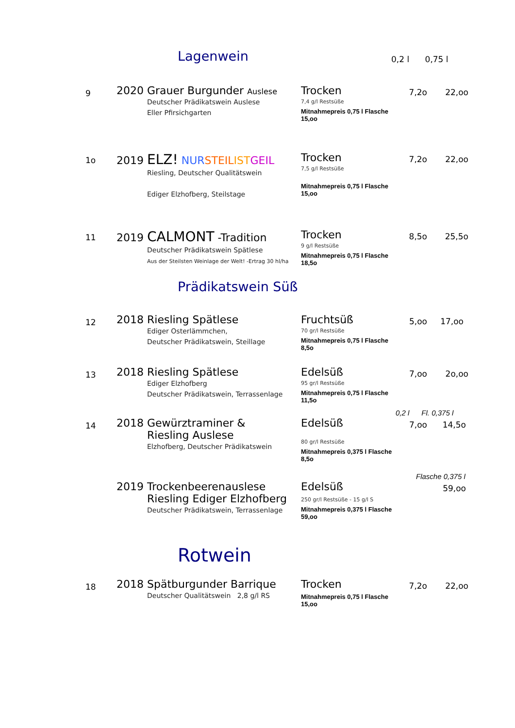Lagenwein
0,2 l 0,75 l
9
2020 Grauer Burgunder Auslese
Deutscher Prädikatswein Auslese
Eller Pfirsichgarten
Trocken
7,4 g/l Restsüße
Mitnahmepreis 0,75 l Flasche 15,oo
7,2o 22,oo
1o
2019 ELZ! NUR STEIL IST GEIL
Riesling, Deutscher Qualitätswein
Ediger Elzhofberg, Steilstage
Trocken
7,5 g/l Restsüße
Mitnahmepreis 0,75 l Flasche 15,oo
7,2o 22,oo
11
2019 CALMONT -Tradition
Deutscher Prädikatswein Spätlese
Aus der Steilsten Weinlage der Welt! -Ertrag 30 hl/ha
Trocken
9 g/l Restsüße
Mitnahmepreis 0,75 l Flasche 18,5o
8,5o 25,5o
Prädikatswein Süß
12
2018 Riesling Spätlese
Ediger Osterlämmchen,
Deutscher Prädikatswein, Steillage
Fruchtsüß
70 gr/l Restsüße
Mitnahmepreis 0,75 l Flasche 8,5o
5,oo 17,oo
13
2018 Riesling Spätlese
Ediger Elzhofberg
Deutscher Prädikatswein, Terrassenlage
Edelsüß
95 gr/l Restsüße
Mitnahmepreis 0,75 l Flasche 11,5o
7,oo 2o,oo
0,2 l Fl. 0,375 l
14
2018 Gewürztraminer &
Riesling Auslese
Elzhofberg, Deutscher Prädikatswein
Edelsüß
80 gr/l Restsüße
Mitnahmepreis 0,375 l Flasche 8,5o
7,oo 14,5o
Flasche 0,375 l
2019 Trockenbeerenauslese
Riesling Ediger Elzhofberg
Deutscher Prädikatswein, Terrassenlage
Edelsüß
250 gr/l Restsüße - 15 g/l S
Mitnahmepreis 0,375 l Flasche 59,oo
59,oo
Rotwein
18
2018 Spätburgunder Barrique
Deutscher Qualitätswein 2,8 g/l RS
Trocken
Mitnahmepreis 0,75 l Flasche 15,oo
7,2o 22,oo